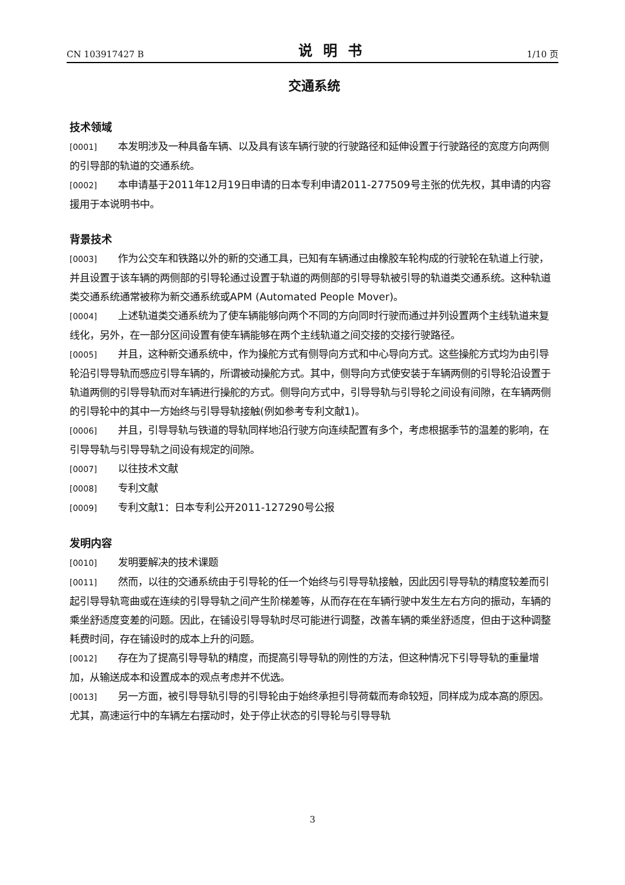CN 103917427 B 说明书 1/10 页
交通系统
技术领域
[0001] 本发明涉及一种具备车辆、以及具有该车辆行驶的行驶路径和延伸设置于行驶路径的宽度方向两侧的引导部的轨道的交通系统。
[0002] 本申请基于2011年12月19日申请的日本专利申请2011-277509号主张的优先权，其申请的内容援用于本说明书中。
背景技术
[0003] 作为公交车和铁路以外的新的交通工具，已知有车辆通过由橡胶车轮构成的行驶轮在轨道上行驶，并且设置于该车辆的两侧部的引导轮通过设置于轨道的两侧部的引导导轨被引导的轨道类交通系统。这种轨道类交通系统通常被称为新交通系统或APM (Automated People Mover)。
[0004] 上述轨道类交通系统为了使车辆能够向两个不同的方向同时行驶而通过并列设置两个主线轨道来复线化，另外，在一部分区间设置有使车辆能够在两个主线轨道之间交接的交接行驶路径。
[0005] 并且，这种新交通系统中，作为操舵方式有侧导向方式和中心导向方式。这些操舵方式均为由引导轮沿引导导轨而感应引导车辆的，所谓被动操舵方式。其中，侧导向方式使安装于车辆两侧的引导轮沿设置于轨道两侧的引导导轨而对车辆进行操舵的方式。侧导向方式中，引导导轨与引导轮之间设有间隙，在车辆两侧的引导轮中的其中一方始终与引导导轨接触(例如参考专利文献1)。
[0006] 并且，引导导轨与铁道的导轨同样地沿行驶方向连续配置有多个，考虑根据季节的温差的影响，在引导导轨与引导导轨之间设有规定的间隙。
[0007] 以往技术文献
[0008] 专利文献
[0009] 专利文献1：日本专利公开2011-127290号公报
发明内容
[0010] 发明要解决的技术课题
[0011] 然而，以往的交通系统由于引导轮的任一个始终与引导导轨接触，因此因引导导轨的精度较差而引起引导导轨弯曲或在连续的引导导轨之间产生阶梯差等，从而存在在车辆行驶中发生左右方向的振动，车辆的乘坐舒适度变差的问题。因此，在铺设引导导轨时尽可能进行调整，改善车辆的乘坐舒适度，但由于这种调整耗费时间，存在铺设时的成本上升的问题。
[0012] 存在为了提高引导导轨的精度，而提高引导导轨的刚性的方法，但这种情况下引导导轨的重量增加，从输送成本和设置成本的观点考虑并不优选。
[0013] 另一方面，被引导导轨引导的引导轮由于始终承担引导荷载而寿命较短，同样成为成本高的原因。尤其，高速运行中的车辆左右摆动时，处于停止状态的引导轮与引导导轨
3